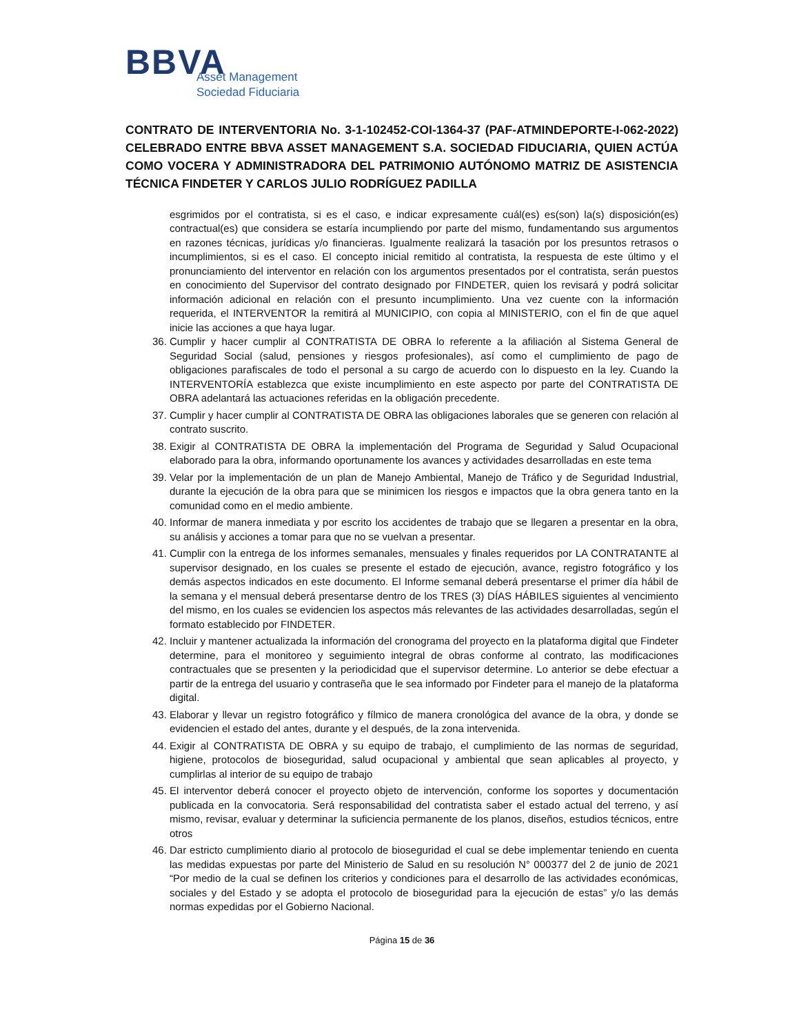BBVA
Asset Management
Sociedad Fiduciaria
CONTRATO DE INTERVENTORIA No. 3-1-102452-COI-1364-37 (PAF-ATMINDEPORTE-I-062-2022) CELEBRADO ENTRE BBVA ASSET MANAGEMENT S.A. SOCIEDAD FIDUCIARIA, QUIEN ACTÚA COMO VOCERA Y ADMINISTRADORA DEL PATRIMONIO AUTÓNOMO MATRIZ DE ASISTENCIA TÉCNICA FINDETER Y CARLOS JULIO RODRÍGUEZ PADILLA
esgrimidos por el contratista, si es el caso, e indicar expresamente cuál(es) es(son) la(s) disposición(es) contractual(es) que considera se estaría incumpliendo por parte del mismo, fundamentando sus argumentos en razones técnicas, jurídicas y/o financieras. Igualmente realizará la tasación por los presuntos retrasos o incumplimientos, si es el caso. El concepto inicial remitido al contratista, la respuesta de este último y el pronunciamiento del interventor en relación con los argumentos presentados por el contratista, serán puestos en conocimiento del Supervisor del contrato designado por FINDETER, quien los revisará y podrá solicitar información adicional en relación con el presunto incumplimiento. Una vez cuente con la información requerida, el INTERVENTOR la remitirá al MUNICIPIO, con copia al MINISTERIO, con el fin de que aquel inicie las acciones a que haya lugar.
36. Cumplir y hacer cumplir al CONTRATISTA DE OBRA lo referente a la afiliación al Sistema General de Seguridad Social (salud, pensiones y riesgos profesionales), así como el cumplimiento de pago de obligaciones parafiscales de todo el personal a su cargo de acuerdo con lo dispuesto en la ley. Cuando la INTERVENTORÍA establezca que existe incumplimiento en este aspecto por parte del CONTRATISTA DE OBRA adelantará las actuaciones referidas en la obligación precedente.
37. Cumplir y hacer cumplir al CONTRATISTA DE OBRA las obligaciones laborales que se generen con relación al contrato suscrito.
38. Exigir al CONTRATISTA DE OBRA la implementación del Programa de Seguridad y Salud Ocupacional elaborado para la obra, informando oportunamente los avances y actividades desarrolladas en este tema
39. Velar por la implementación de un plan de Manejo Ambiental, Manejo de Tráfico y de Seguridad Industrial, durante la ejecución de la obra para que se minimicen los riesgos e impactos que la obra genera tanto en la comunidad como en el medio ambiente.
40. Informar de manera inmediata y por escrito los accidentes de trabajo que se llegaren a presentar en la obra, su análisis y acciones a tomar para que no se vuelvan a presentar.
41. Cumplir con la entrega de los informes semanales, mensuales y finales requeridos por LA CONTRATANTE al supervisor designado, en los cuales se presente el estado de ejecución, avance, registro fotográfico y los demás aspectos indicados en este documento. El Informe semanal deberá presentarse el primer día hábil de la semana y el mensual deberá presentarse dentro de los TRES (3) DÍAS HÁBILES siguientes al vencimiento del mismo, en los cuales se evidencien los aspectos más relevantes de las actividades desarrolladas, según el formato establecido por FINDETER.
42. Incluir y mantener actualizada la información del cronograma del proyecto en la plataforma digital que Findeter determine, para el monitoreo y seguimiento integral de obras conforme al contrato, las modificaciones contractuales que se presenten y la periodicidad que el supervisor determine. Lo anterior se debe efectuar a partir de la entrega del usuario y contraseña que le sea informado por Findeter para el manejo de la plataforma digital.
43. Elaborar y llevar un registro fotográfico y fílmico de manera cronológica del avance de la obra, y donde se evidencien el estado del antes, durante y el después, de la zona intervenida.
44. Exigir al CONTRATISTA DE OBRA y su equipo de trabajo, el cumplimiento de las normas de seguridad, higiene, protocolos de bioseguridad, salud ocupacional y ambiental que sean aplicables al proyecto, y cumplirlas al interior de su equipo de trabajo
45. El interventor deberá conocer el proyecto objeto de intervención, conforme los soportes y documentación publicada en la convocatoria. Será responsabilidad del contratista saber el estado actual del terreno, y así mismo, revisar, evaluar y determinar la suficiencia permanente de los planos, diseños, estudios técnicos, entre otros
46. Dar estricto cumplimiento diario al protocolo de bioseguridad el cual se debe implementar teniendo en cuenta las medidas expuestas por parte del Ministerio de Salud en su resolución N° 000377 del 2 de junio de 2021 “Por medio de la cual se definen los criterios y condiciones para el desarrollo de las actividades económicas, sociales y del Estado y se adopta el protocolo de bioseguridad para la ejecución de estas” y/o las demás normas expedidas por el Gobierno Nacional.
Página 15 de 36